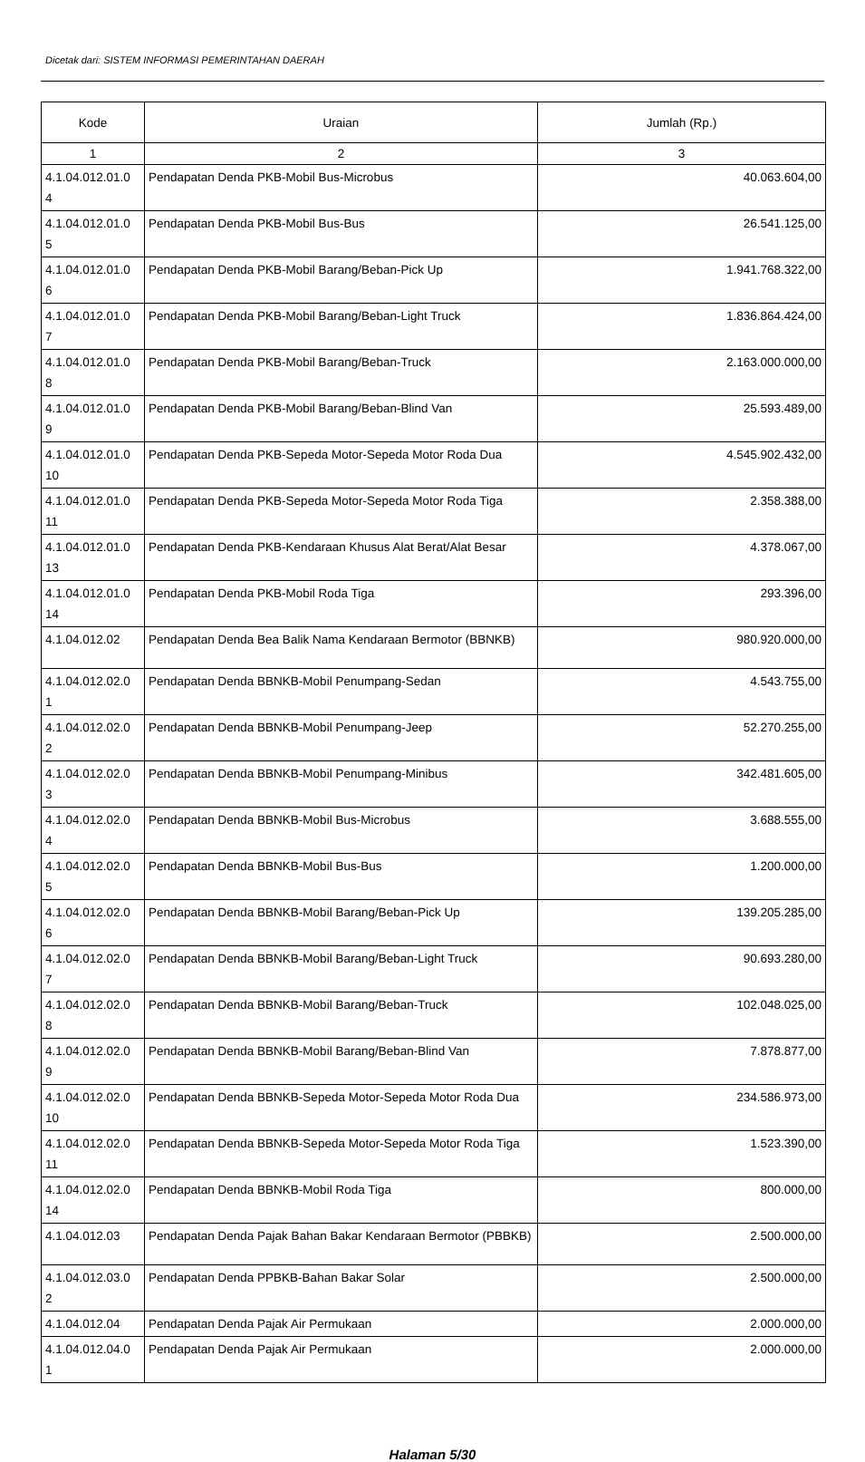Dicetak dari: SISTEM INFORMASI PEMERINTAHAN DAERAH
| Kode | Uraian | Jumlah (Rp.) |
| --- | --- | --- |
| 1 | 2 | 3 |
| 4.1.04.012.01.0 4 | Pendapatan Denda PKB-Mobil Bus-Microbus | 40.063.604,00 |
| 4.1.04.012.01.0 5 | Pendapatan Denda PKB-Mobil Bus-Bus | 26.541.125,00 |
| 4.1.04.012.01.0 6 | Pendapatan Denda PKB-Mobil Barang/Beban-Pick Up | 1.941.768.322,00 |
| 4.1.04.012.01.0 7 | Pendapatan Denda PKB-Mobil Barang/Beban-Light Truck | 1.836.864.424,00 |
| 4.1.04.012.01.0 8 | Pendapatan Denda PKB-Mobil Barang/Beban-Truck | 2.163.000.000,00 |
| 4.1.04.012.01.0 9 | Pendapatan Denda PKB-Mobil Barang/Beban-Blind Van | 25.593.489,00 |
| 4.1.04.012.01.0 10 | Pendapatan Denda PKB-Sepeda Motor-Sepeda Motor Roda Dua | 4.545.902.432,00 |
| 4.1.04.012.01.0 11 | Pendapatan Denda PKB-Sepeda Motor-Sepeda Motor Roda Tiga | 2.358.388,00 |
| 4.1.04.012.01.0 13 | Pendapatan Denda PKB-Kendaraan Khusus Alat Berat/Alat Besar | 4.378.067,00 |
| 4.1.04.012.01.0 14 | Pendapatan Denda PKB-Mobil Roda Tiga | 293.396,00 |
| 4.1.04.012.02 | Pendapatan Denda Bea Balik Nama Kendaraan Bermotor (BBNKB) | 980.920.000,00 |
| 4.1.04.012.02.0 1 | Pendapatan Denda BBNKB-Mobil Penumpang-Sedan | 4.543.755,00 |
| 4.1.04.012.02.0 2 | Pendapatan Denda BBNKB-Mobil Penumpang-Jeep | 52.270.255,00 |
| 4.1.04.012.02.0 3 | Pendapatan Denda BBNKB-Mobil Penumpang-Minibus | 342.481.605,00 |
| 4.1.04.012.02.0 4 | Pendapatan Denda BBNKB-Mobil Bus-Microbus | 3.688.555,00 |
| 4.1.04.012.02.0 5 | Pendapatan Denda BBNKB-Mobil Bus-Bus | 1.200.000,00 |
| 4.1.04.012.02.0 6 | Pendapatan Denda BBNKB-Mobil Barang/Beban-Pick Up | 139.205.285,00 |
| 4.1.04.012.02.0 7 | Pendapatan Denda BBNKB-Mobil Barang/Beban-Light Truck | 90.693.280,00 |
| 4.1.04.012.02.0 8 | Pendapatan Denda BBNKB-Mobil Barang/Beban-Truck | 102.048.025,00 |
| 4.1.04.012.02.0 9 | Pendapatan Denda BBNKB-Mobil Barang/Beban-Blind Van | 7.878.877,00 |
| 4.1.04.012.02.0 10 | Pendapatan Denda BBNKB-Sepeda Motor-Sepeda Motor Roda Dua | 234.586.973,00 |
| 4.1.04.012.02.0 11 | Pendapatan Denda BBNKB-Sepeda Motor-Sepeda Motor Roda Tiga | 1.523.390,00 |
| 4.1.04.012.02.0 14 | Pendapatan Denda BBNKB-Mobil Roda Tiga | 800.000,00 |
| 4.1.04.012.03 | Pendapatan Denda Pajak Bahan Bakar Kendaraan Bermotor (PBBKB) | 2.500.000,00 |
| 4.1.04.012.03.0 2 | Pendapatan Denda PPBKB-Bahan Bakar Solar | 2.500.000,00 |
| 4.1.04.012.04 | Pendapatan Denda Pajak Air Permukaan | 2.000.000,00 |
| 4.1.04.012.04.0 1 | Pendapatan Denda Pajak Air Permukaan | 2.000.000,00 |
Halaman 5/30